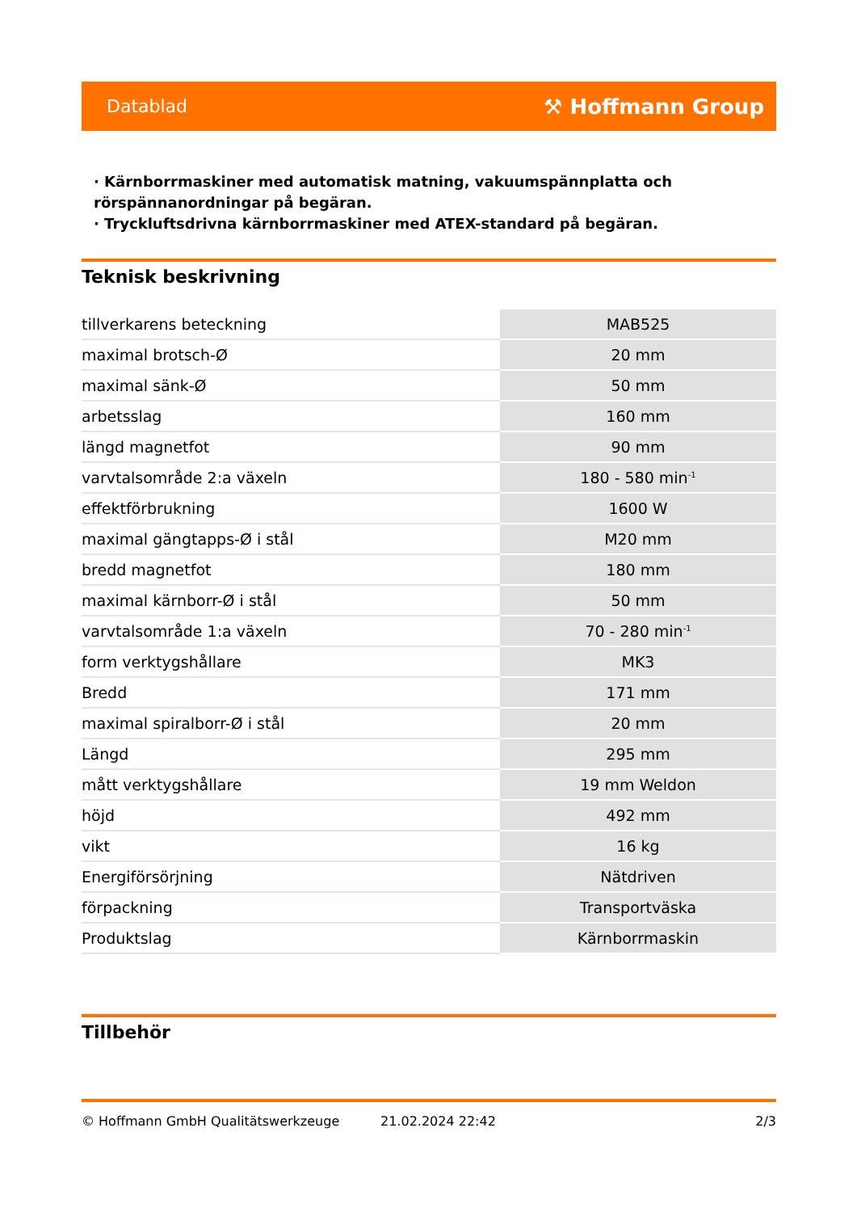Datablad ⚒ Hoffmann Group
· Kärnborrmaskiner med automatisk matning, vakuumspännplatta och rörspännanordningar på begäran.
· Tryckluftsdrivna kärnborrmaskiner med ATEX-standard på begäran.
Teknisk beskrivning
| tillverkarens beteckning | MAB525 |
| maximal brotsch-Ø | 20 mm |
| maximal sänk-Ø | 50 mm |
| arbetsslag | 160 mm |
| längd magnetfot | 90 mm |
| varvtalsområde 2:a växeln | 180 - 580 min<sup>-1</sup> |
| effektförbrukning | 1600 W |
| maximal gängtapps-Ø i stål | M20 mm |
| bredd magnetfot | 180 mm |
| maximal kärnborr-Ø i stål | 50 mm |
| varvtalsområde 1:a växeln | 70 - 280 min<sup>-1</sup> |
| form verktygshållare | MK3 |
| Bredd | 171 mm |
| maximal spiralborr-Ø i stål | 20 mm |
| Längd | 295 mm |
| mått verktygshållare | 19 mm Weldon |
| höjd | 492 mm |
| vikt | 16 kg |
| Energiförsörjning | Nätdriven |
| förpackning | Transportväska |
| Produktslag | Kärnborrmaskin |
Tillbehör
© Hoffmann GmbH Qualitätswerkzeuge 21.02.2024 22:42 2/3